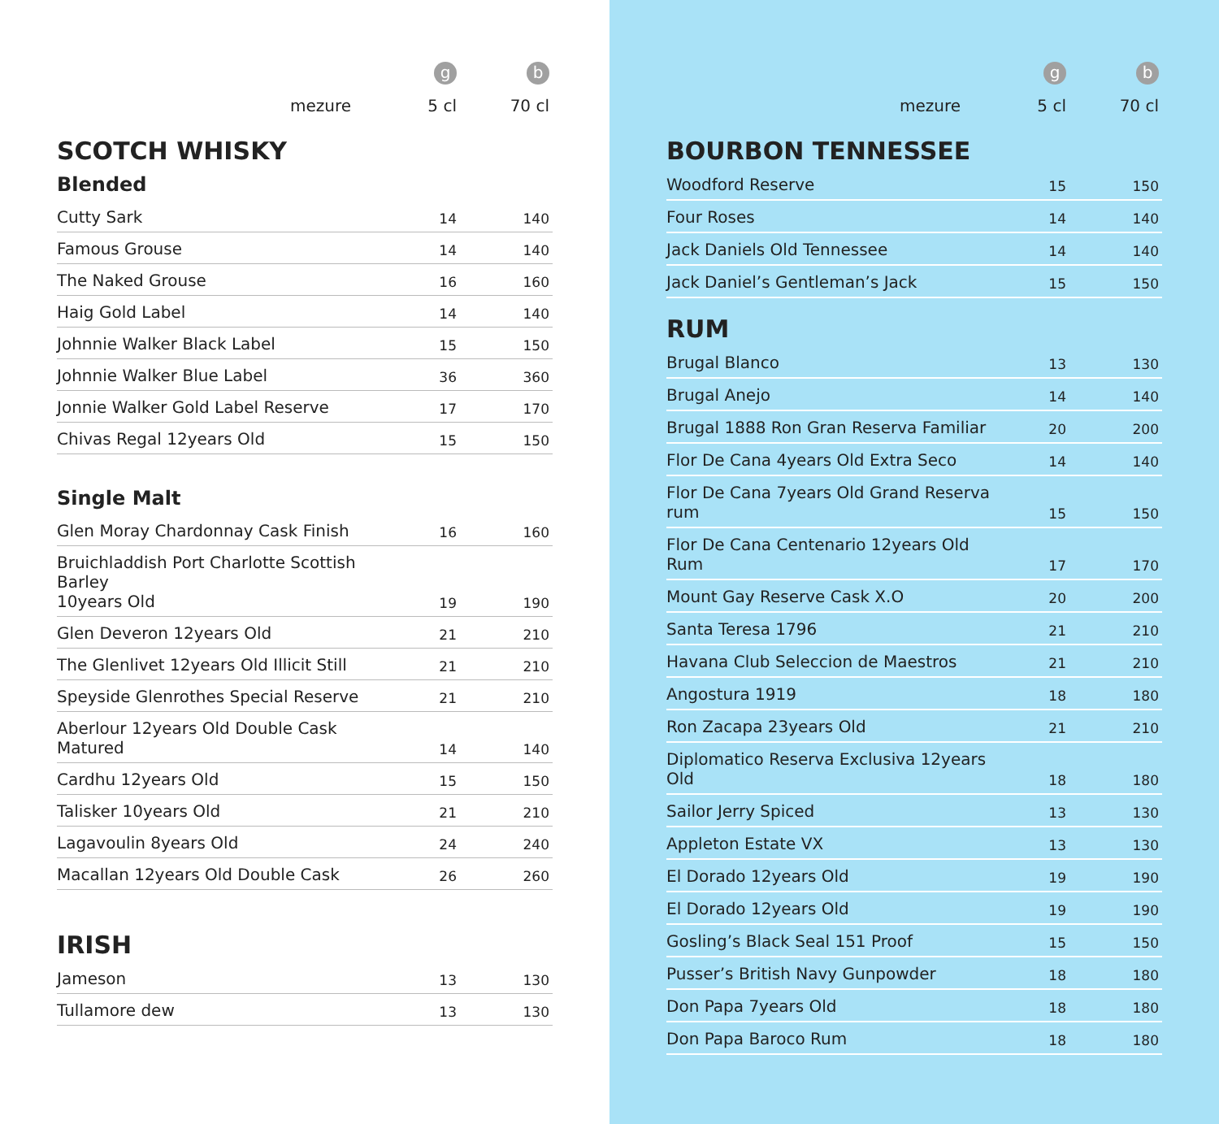| | g | b |
| mezure | 5 cl | 70 cl |
SCOTCH WHISKY
Blended
| Cutty Sark | 14 | 140 |
| Famous Grouse | 14 | 140 |
| The Naked Grouse | 16 | 160 |
| Haig Gold Label | 14 | 140 |
| Johnnie Walker Black Label | 15 | 150 |
| Johnnie Walker Blue Label | 36 | 360 |
| Jonnie Walker Gold Label Reserve | 17 | 170 |
| Chivas Regal 12years Old | 15 | 150 |
Single Malt
| Glen Moray Chardonnay Cask Finish | 16 | 160 |
| Bruichladdish Port Charlotte Scottish Barley 10years Old | 19 | 190 |
| Glen Deveron 12years Old | 21 | 210 |
| The Glenlivet 12years Old Illicit Still | 21 | 210 |
| Speyside Glenrothes Special Reserve | 21 | 210 |
| Aberlour 12years Old Double Cask Matured | 14 | 140 |
| Cardhu 12years Old | 15 | 150 |
| Talisker 10years Old | 21 | 210 |
| Lagavoulin 8years Old | 24 | 240 |
| Macallan 12years Old Double Cask | 26 | 260 |
IRISH
| Jameson | 13 | 130 |
| Tullamore dew | 13 | 130 |
| | g | b |
| mezure | 5 cl | 70 cl |
BOURBON TENNESSEE
| Woodford Reserve | 15 | 150 |
| Four Roses | 14 | 140 |
| Jack Daniels Old Tennessee | 14 | 140 |
| Jack Daniel’s Gentleman’s Jack | 15 | 150 |
RUM
| Brugal Blanco | 13 | 130 |
| Brugal Anejo | 14 | 140 |
| Brugal 1888 Ron Gran Reserva Familiar | 20 | 200 |
| Flor De Cana 4years Old Extra Seco | 14 | 140 |
| Flor De Cana 7years Old Grand Reserva rum | 15 | 150 |
| Flor De Cana Centenario 12years Old Rum | 17 | 170 |
| Mount Gay Reserve Cask X.O | 20 | 200 |
| Santa Teresa 1796 | 21 | 210 |
| Havana Club Seleccion de Maestros | 21 | 210 |
| Angostura 1919 | 18 | 180 |
| Ron Zacapa 23years Old | 21 | 210 |
| Diplomatico Reserva Exclusiva 12years Old | 18 | 180 |
| Sailor Jerry Spiced | 13 | 130 |
| Appleton Estate VX | 13 | 130 |
| El Dorado 12years Old | 19 | 190 |
| El Dorado 12years Old | 19 | 190 |
| Gosling’s Black Seal 151 Proof | 15 | 150 |
| Pusser’s British Navy Gunpowder | 18 | 180 |
| Don Papa 7years Old | 18 | 180 |
| Don Papa Baroco Rum | 18 | 180 |